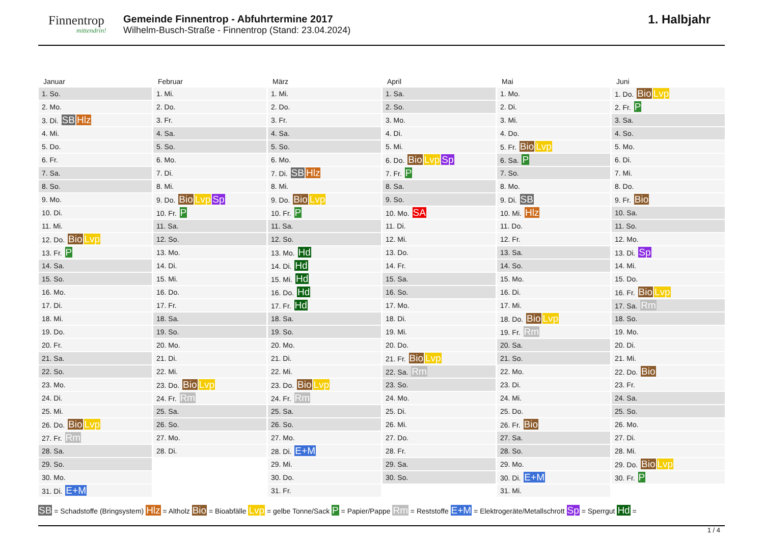Finnentrop
mittendrin!
Gemeinde Finnentrop - Abfuhrtermine 2017
Wilhelm-Busch-Straße - Finnentrop (Stand: 23.04.2024)
1. Halbjahr
Januar
| 1. So. |
| 2. Mo. |
| 3. Di. SB Hlz |
| 4. Mi. |
| 5. Do. |
| 6. Fr. |
| 7. Sa. |
| 8. So. |
| 9. Mo. |
| 10. Di. |
| 11. Mi. |
| 12. Do. Bio Lvp |
| 13. Fr. P |
| 14. Sa. |
| 15. So. |
| 16. Mo. |
| 17. Di. |
| 18. Mi. |
| 19. Do. |
| 20. Fr. |
| 21. Sa. |
| 22. So. |
| 23. Mo. |
| 24. Di. |
| 25. Mi. |
| 26. Do. Bio Lvp |
| 27. Fr. Rm |
| 28. Sa. |
| 29. So. |
| 30. Mo. |
| 31. Di. E+M |
Februar
| 1. Mi. |
| 2. Do. |
| 3. Fr. |
| 4. Sa. |
| 5. So. |
| 6. Mo. |
| 7. Di. |
| 8. Mi. |
| 9. Do. Bio Lvp Sp |
| 10. Fr. P |
| 11. Sa. |
| 12. So. |
| 13. Mo. |
| 14. Di. |
| 15. Mi. |
| 16. Do. |
| 17. Fr. |
| 18. Sa. |
| 19. So. |
| 20. Mo. |
| 21. Di. |
| 22. Mi. |
| 23. Do. Bio Lvp |
| 24. Fr. Rm |
| 25. Sa. |
| 26. So. |
| 27. Mo. |
| 28. Di. |
März
| 1. Mi. |
| 2. Do. |
| 3. Fr. |
| 4. Sa. |
| 5. So. |
| 6. Mo. |
| 7. Di. SB Hlz |
| 8. Mi. |
| 9. Do. Bio Lvp |
| 10. Fr. P |
| 11. Sa. |
| 12. So. |
| 13. Mo. Hd |
| 14. Di. Hd |
| 15. Mi. Hd |
| 16. Do. Hd |
| 17. Fr. Hd |
| 18. Sa. |
| 19. So. |
| 20. Mo. |
| 21. Di. |
| 22. Mi. |
| 23. Do. Bio Lvp |
| 24. Fr. Rm |
| 25. Sa. |
| 26. So. |
| 27. Mo. |
| 28. Di. E+M |
| 29. Mi. |
| 30. Do. |
| 31. Fr. |
April
| 1. Sa. |
| 2. So. |
| 3. Mo. |
| 4. Di. |
| 5. Mi. |
| 6. Do. Bio Lvp Sp |
| 7. Fr. P |
| 8. Sa. |
| 9. So. |
| 10. Mo. SA |
| 11. Di. |
| 12. Mi. |
| 13. Do. |
| 14. Fr. |
| 15. Sa. |
| 16. So. |
| 17. Mo. |
| 18. Di. |
| 19. Mi. |
| 20. Do. |
| 21. Fr. Bio Lvp |
| 22. Sa. Rm |
| 23. So. |
| 24. Mo. |
| 25. Di. |
| 26. Mi. |
| 27. Do. |
| 28. Fr. |
| 29. Sa. |
| 30. So. |
Mai
| 1. Mo. |
| 2. Di. |
| 3. Mi. |
| 4. Do. |
| 5. Fr. Bio Lvp |
| 6. Sa. P |
| 7. So. |
| 8. Mo. |
| 9. Di. SB |
| 10. Mi. Hlz |
| 11. Do. |
| 12. Fr. |
| 13. Sa. |
| 14. So. |
| 15. Mo. |
| 16. Di. |
| 17. Mi. |
| 18. Do. Bio Lvp |
| 19. Fr. Rm |
| 20. Sa. |
| 21. So. |
| 22. Mo. |
| 23. Di. |
| 24. Mi. |
| 25. Do. |
| 26. Fr. Bio |
| 27. Sa. |
| 28. So. |
| 29. Mo. |
| 30. Di. E+M |
| 31. Mi. |
Juni
| 1. Do. Bio Lvp |
| 2. Fr. P |
| 3. Sa. |
| 4. So. |
| 5. Mo. |
| 6. Di. |
| 7. Mi. |
| 8. Do. |
| 9. Fr. Bio |
| 10. Sa. |
| 11. So. |
| 12. Mo. |
| 13. Di. Sp |
| 14. Mi. |
| 15. Do. |
| 16. Fr. Bio Lvp |
| 17. Sa. Rm |
| 18. So. |
| 19. Mo. |
| 20. Di. |
| 21. Mi. |
| 22. Do. Bio |
| 23. Fr. |
| 24. Sa. |
| 25. So. |
| 26. Mo. |
| 27. Di. |
| 28. Mi. |
| 29. Do. Bio Lvp |
| 30. Fr. P |
SB = Schadstoffe (Bringsystem) Hlz = Altholz Bio = Bioabfälle Lvp = gelbe Tonne/Sack P = Papier/Pappe Rm = Reststoffe E+M = Elektrogeräte/Metallschrott Sp = Sperrgut Hd =
1 / 4